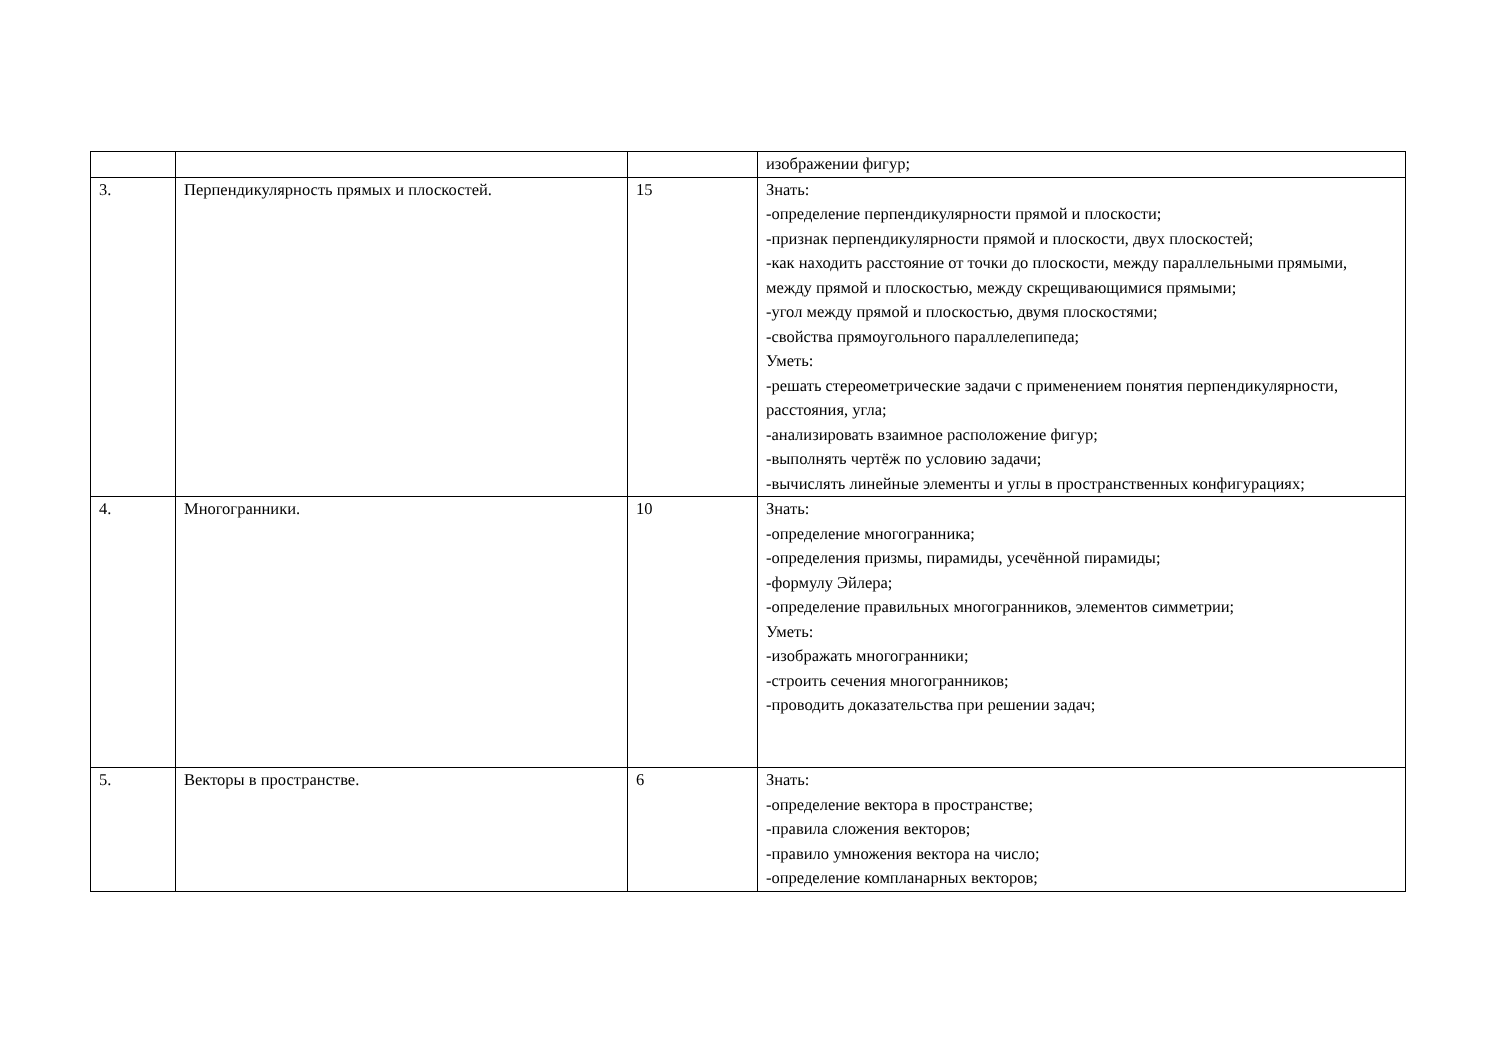| | | | изображении фигур; |
| 3. | Перпендикулярность прямых и плоскостей. | 15 | Знать: -определение перпендикулярности прямой и плоскости; -признак перпендикулярности прямой и плоскости, двух плоскостей; -как находить расстояние от точки до плоскости, между параллельными прямыми, между прямой и плоскостью, между скрещивающимися прямыми; -угол между прямой и плоскостью, двумя плоскостями; -свойства прямоугольного параллелепипеда; Уметь: -решать стереометрические задачи с применением понятия перпендикулярности, расстояния, угла; -анализировать взаимное расположение фигур; -выполнять чертёж по условию задачи; -вычислять линейные элементы и углы в пространственных конфигурациях; |
| 4. | Многогранники. | 10 | Знать: -определение многогранника; -определения призмы, пирамиды, усечённой пирамиды; -формулу Эйлера; -определение правильных многогранников, элементов симметрии; Уметь: -изображать многогранники; -строить сечения многогранников; -проводить доказательства при решении задач; |
| 5. | Векторы в пространстве. | 6 | Знать: -определение вектора в пространстве; -правила сложения векторов; -правило умножения вектора на число; -определение компланарных векторов; |